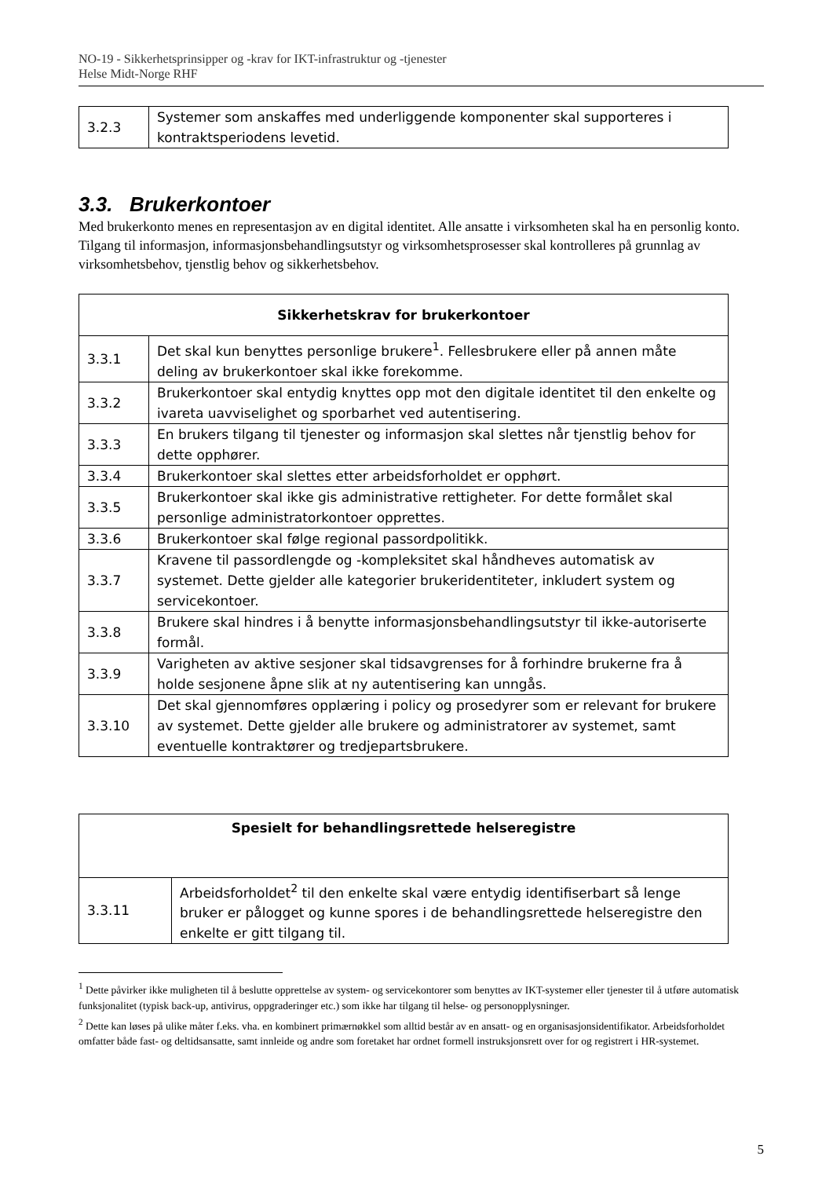NO-19 - Sikkerhetsprinsipper og -krav for IKT-infrastruktur og -tjenester
Helse Midt-Norge RHF
| 3.2.3 | Systemer som anskaffes med underliggende komponenter skal supporteres i kontraktsperiodens levetid. |
3.3. Brukerkontoer
Med brukerkonto menes en representasjon av en digital identitet. Alle ansatte i virksomheten skal ha en personlig konto. Tilgang til informasjon, informasjonsbehandlingsutstyr og virksomhetsprosesser skal kontrolleres på grunnlag av virksomhetsbehov, tjenstlig behov og sikkerhetsbehov.
| Sikkerhetskrav for brukerkontoer | |
| --- | --- |
| 3.3.1 | Det skal kun benyttes personlige brukere<sup>1</sup>. Fellesbrukere eller på annen måte deling av brukerkontoer skal ikke forekomme. |
| 3.3.2 | Brukerkontoer skal entydig knyttes opp mot den digitale identitet til den enkelte og ivareta uavviselighet og sporbarhet ved autentisering. |
| 3.3.3 | En brukers tilgang til tjenester og informasjon skal slettes når tjenstlig behov for dette opphører. |
| 3.3.4 | Brukerkontoer skal slettes etter arbeidsforholdet er opphørt. |
| 3.3.5 | Brukerkontoer skal ikke gis administrative rettigheter. For dette formålet skal personlige administratorkontoer opprettes. |
| 3.3.6 | Brukerkontoer skal følge regional passordpolitikk. |
| 3.3.7 | Kravene til passordlengde og -kompleksitet skal håndheves automatisk av systemet. Dette gjelder alle kategorier brukeridentiteter, inkludert system og servicekontoer. |
| 3.3.8 | Brukere skal hindres i å benytte informasjonsbehandlingsutstyr til ikke-autoriserte formål. |
| 3.3.9 | Varigheten av aktive sesjoner skal tidsavgrenses for å forhindre brukerne fra å holde sesjonene åpne slik at ny autentisering kan unngås. |
| 3.3.10 | Det skal gjennomføres opplæring i policy og prosedyrer som er relevant for brukere av systemet. Dette gjelder alle brukere og administratorer av systemet, samt eventuelle kontraktører og tredjepartsbrukere. |
| Spesielt for behandlingsrettede helseregistre | |
| --- | --- |
| 3.3.11 | Arbeidsforholdet<sup>2</sup> til den enkelte skal være entydig identifiserbart så lenge bruker er pålogget og kunne spores i de behandlingsrettede helseregistre den enkelte er gitt tilgang til. |
<sup>1</sup> Dette påvirker ikke muligheten til å beslutte opprettelse av system- og servicekontorer som benyttes av IKT-systemer eller tjenester til å utføre automatisk funksjonalitet (typisk back-up, antivirus, oppgraderinger etc.) som ikke har tilgang til helse- og personopplysninger.
<sup>2</sup> Dette kan løses på ulike måter f.eks. vha. en kombinert primærnøkkel som alltid består av en ansatt- og en organisasjonsidentifikator. Arbeidsforholdet omfatter både fast- og deltidsansatte, samt innleide og andre som foretaket har ordnet formell instruksjonsrett over for og registrert i HR-systemet.
5